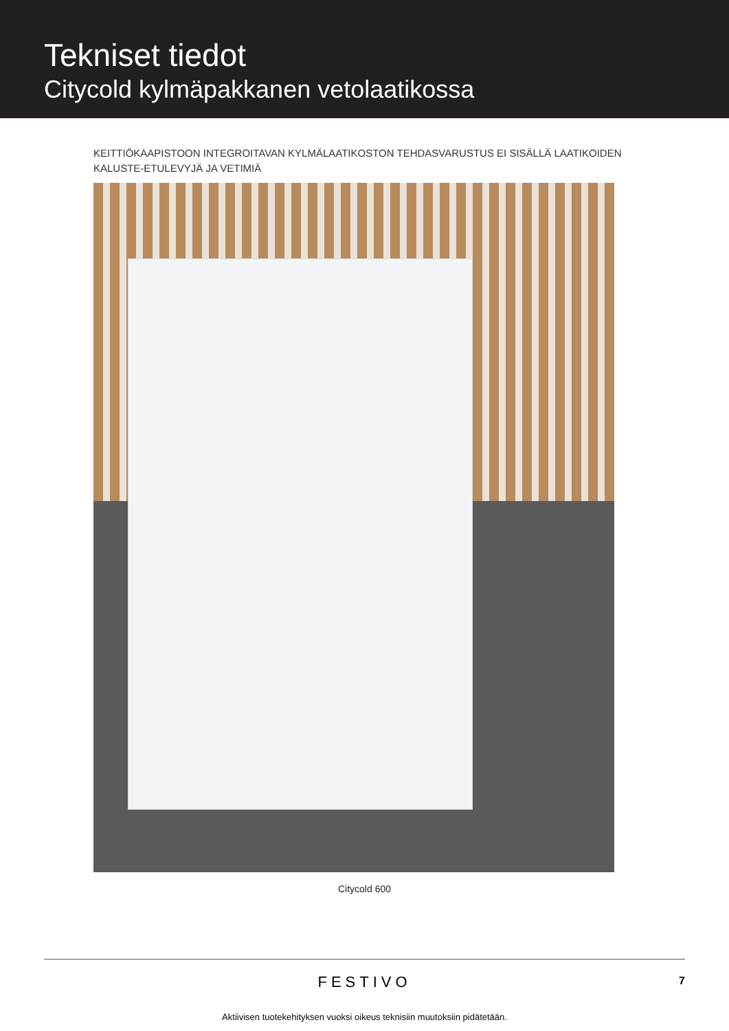Tekniset tiedot
Citycold kylmäpakkanen vetolaatikossa
KEITTIÖKAAPISTOON INTEGROITAVAN KYLMÄLAATIKOSTON TEHDASVARUSTUS EI SISÄLLÄ LAATIKOIDEN KALUSTE-ETULEVYJÄ JA VETIMIÄ
Citycold 600
FESTIVO
7
Aktiivisen tuotekehityksen vuoksi oikeus teknisiin muutoksiin pidätetään.